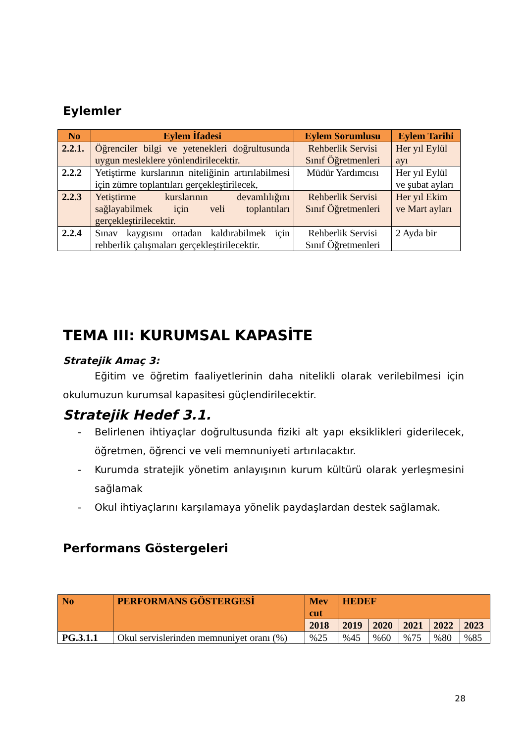Eylemler
| No | Eylem İfadesi | Eylem Sorumlusu | Eylem Tarihi |
| --- | --- | --- | --- |
| 2.2.1. | Öğrenciler bilgi ve yetenekleri doğrultusunda uygun mesleklere yönlendirilecektir. | Rehberlik Servisi Sınıf Öğretmenleri | Her yıl Eylül ayı |
| 2.2.2 | Yetiştirme kurslarının niteliğinin artırılabilmesi için zümre toplantıları gerçekleştirilecek, | Müdür Yardımcısı | Her yıl Eylül ve şubat ayları |
| 2.2.3 | Yetiştirme kurslarının devamlılığını sağlayabilmek için veli toplantıları gerçekleştirilecektir. | Rehberlik Servisi Sınıf Öğretmenleri | Her yıl Ekim ve Mart ayları |
| 2.2.4 | Sınav kaygısını ortadan kaldırabilmek için rehberlik çalışmaları gerçekleştirilecektir. | Rehberlik Servisi Sınıf Öğretmenleri | 2 Ayda bir |
TEMA III: KURUMSAL KAPASİTE
Stratejik Amaç 3:
Eğitim ve öğretim faaliyetlerinin daha nitelikli olarak verilebilmesi için okulumuzun kurumsal kapasitesi güçlendirilecektir.
Stratejik Hedef 3.1.
- Belirlenen ihtiyaçlar doğrultusunda fiziki alt yapı eksiklikleri giderilecek, öğretmen, öğrenci ve veli memnuniyeti artırılacaktır.
- Kurumda stratejik yönetim anlayışının kurum kültürü olarak yerleşmesini sağlamak
- Okul ihtiyaçlarını karşılamaya yönelik paydaşlardan destek sağlamak.
Performans Göstergeleri
| No | PERFORMANS GÖSTERGESİ | Mev cut | HEDEF | | | | |
| --- | --- | --- | --- | --- | --- | --- | --- |
| | | 2018 | 2019 | 2020 | 2021 | 2022 | 2023 |
| PG.3.1.1 | Okul servislerinden memnuniyet oranı (%) | %25 | %45 | %60 | %75 | %80 | %85 |
28